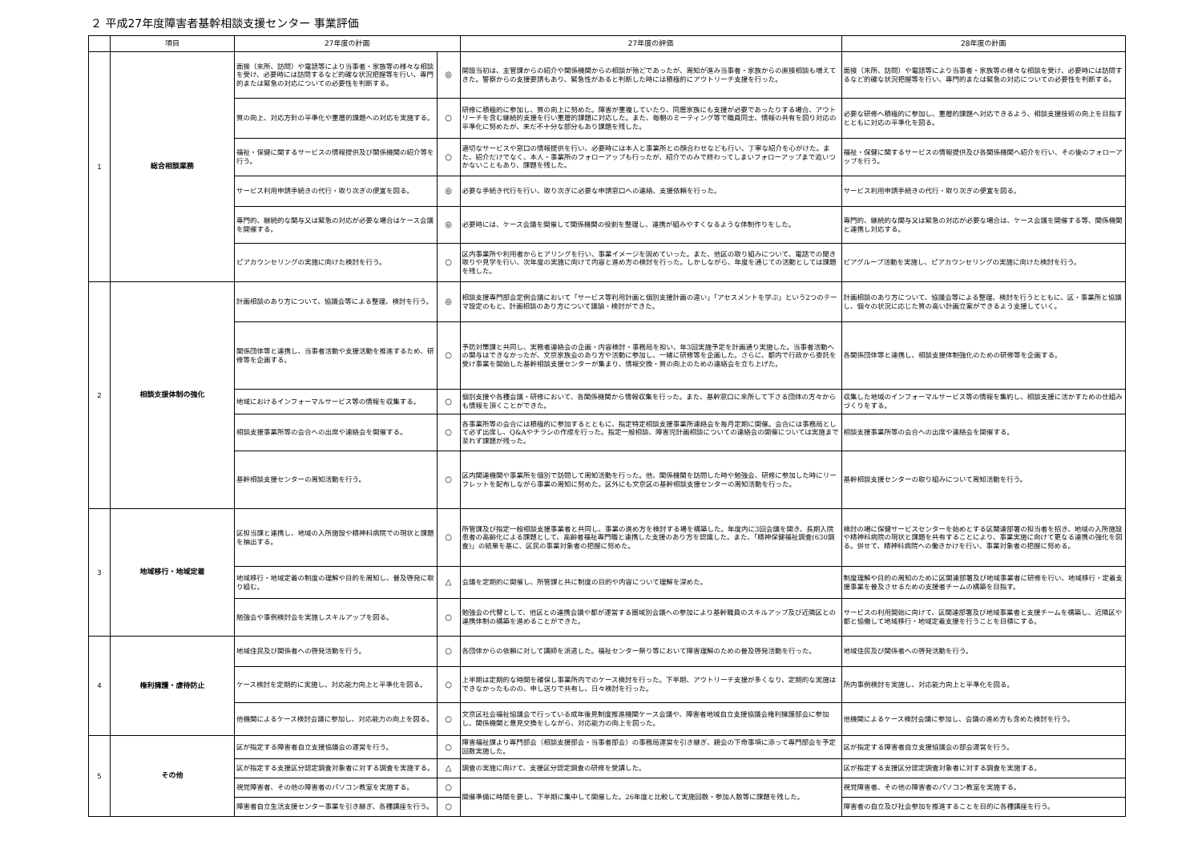２ 平成27年度障害者基幹相談支援センター 事業評価
| | 項目 | 27年度の計画 | | 27年度の評価 | 28年度の計画 |
| --- | --- | --- | --- | --- | --- |
| 1 | 総合相談業務 | 面接（来所、訪問）や電話等により当事者・家族等の様々な相談を受け、必要時には訪問するなど的確な状況把握等を行い、専門的または緊急の対応についての必要性を判断する。 | ◎ | 開設当初は、主管課からの紹介や関係機関からの相談が殆どであったが、周知が進み当事者・家族からの直接相談も増えてきた。警察からの支援要請もあり、緊急性があると判断した時には積極的にアウトリーチ支援を行った。 | 面接（来所、訪問）や電話等により当事者・家族等の様々な相談を受け、必要時には訪問するなど的確な状況把握等を行い、専門的または緊急の対応についての必要性を判断する。 |
| | | 質の向上、対応方針の平準化や重層的課題への対応を実施する。 | ○ | 研修に積極的に参加し、質の向上に努めた。障害が重複していたり、同居家族にも支援が必要であったりする場合、アウトリーチを含む継続的支援を行い重層的課題に対応した。また、毎朝のミーティング等で職員同士、情報の共有を図り対応の平準化に努めたが、未だ不十分な部分もあり課題を残した。 | 必要な研修へ積極的に参加し、重層的課題へ対応できるよう、相談支援技術の向上を目指すとともに対応の平準化を図る。 |
| | | 福祉・保健に関するサービスの情報提供及び関係機関の紹介等を行う。 | ○ | 適切なサービスや窓口の情報提供を行い、必要時には本人と事業所との顔合わせなども行い、丁寧な紹介を心がけた。また、紹介だけでなく、本人・事業所のフォローアップも行ったが、紹介でのみで終わってしまいフォローアップまで追いつかないこともあり、課題を残した。 | 福祉・保健に関するサービスの情報提供及び各関係機関へ紹介を行い、その後のフォローアップを行う。 |
| | | サービス利用申請手続きの代行・取り次ぎの便宜を図る。 | ◎ | 必要な手続き代行を行い、取り次ぎに必要な申請窓口への連絡、支援依頼を行った。 | サービス利用申請手続きの代行・取り次ぎの便宜を図る。 |
| | | 専門的、継続的な関与又は緊急の対応が必要な場合はケース会議を開催する。 | ◎ | 必要時には、ケース会議を開催して関係機関の役割を整理し、連携が組みやすくなるような体制作りをした。 | 専門的、継続的な関与又は緊急の対応が必要な場合は、ケース会議を開催する等、関係機関と連携し対応する。 |
| | | ピアカウンセリングの実施に向けた検討を行う。 | ○ | 区内事業所や利用者からヒアリングを行い、事業イメージを固めていった。また、他区の取り組みについて、電話での聞き取りや見学を行い、次年度の実施に向けて内容と進め方の検討を行った。しかしながら、年度を通じての活動としては課題を残した。 | ピアグループ活動を実施し、ピアカウンセリングの実施に向けた検討を行う。 |
| 2 | 相談支援体制の強化 | 計画相談のあり方について、協議会等による整理、検討を行う。 | ◎ | 相談支援専門部会定例会議において「サービス等利用計画と個別支援計画の違い」「アセスメントを学ぶ」という2つのテーマ設定のもと、計画相談のあり方について議論・検討ができた。 | 計画相談のあり方について、協議会等による整理、検討を行うとともに、区・事業所と協議し、個々の状況に応じた質の高い計画立案ができるよう支援していく。 |
| | | 関係団体等と連携し、当事者活動や支援活動を推進するため、研修等を企画する。 | ○ | 予防対策課と共同し、実務者連絡会の企画・内容検討・事務局を担い、年3回実施予定を計画通り実施した。当事者活動への関与はできなかったが、文京家族会のあり方や活動に参加し、一緒に研修等を企画した。さらに、都内で行政から委託を受け事業を開始した基幹相談支援センターが集まり、情報交換・質の向上のための連絡会を立ち上げた。 | 各関係団体等と連携し、相談支援体制強化のための研修等を企画する。 |
| | | 地域におけるインフォーマルサービス等の情報を収集する。 | ○ | 個別支援や各種会議・研修において、各関係機関から情報収集を行った。また、基幹窓口に来所して下さる団体の方々からも情報を頂くことができた。 | 収集した地域のインフォーマルサービス等の情報を集約し、相談支援に活かすための仕組みづくりをする。 |
| | | 相談支援事業所等の会合への出席や連絡会を開催する。 | ○ | 各事業所等の会合には積極的に参加するとともに、指定特定相談支援事業所連絡会を毎月定期に開催。会合には事務局として必ず出席し、Q&Aやチラシの作成を行った。指定一般相談、障害児計画相談についての連絡会の開催については実施まで至れず課題が残った。 | 相談支援事業所等の会合への出席や連絡会を開催する。 |
| | | 基幹相談支援センターの周知活動を行う。 | ○ | 区内関連機関や事業所を個別で訪問して周知活動を行った。他、関係機関を訪問した時や勉強会、研修に参加した時にリーフレットを配布しながら事業の周知に努めた。区外にも文京区の基幹相談支援センターの周知活動を行った。 | 基幹相談支援センターの取り組みについて周知活動を行う。 |
| 3 | 地域移行・地域定着 | 区担当課と連携し、地域の入所施設や精神科病院での現状と課題を抽出する。 | ○ | 所管課及び指定一般相談支援事業者と共同し、事業の進め方を検討する場を構築した。年度内に3回会議を開き、長期入院患者の高齢化による課題として、高齢者福祉専門職と連携した支援のあり方を認識した。また、「精神保健福祉調査(630調査)」の結果を基に、区民の事業対象者の把握に努めた。 | 検討の場に保健サービスセンターを始めとする区関連部署の担当者を招き、地域の入所施設や精神科病院の現状と課題を共有することにより、事業実施に向けて更なる連携の強化を図る。併せて、精神科病院への働きかけを行い、事業対象者の把握に努める。 |
| | | 地域移行・地域定着の制度の理解や目的を周知し、普及啓発に取り組む。 | △ | 会議を定期的に開催し、所管課と共に制度の目的や内容について理解を深めた。 | 制度理解や目的の周知のために区関連部署及び地域事業者に研修を行い、地域移行・定着支援事業を普及させるための支援者チームの構築を目指す。 |
| | | 勉強会や事例検討会を実施しスキルアップを図る。 | ○ | 勉強会の代替として、他区との連携会議や都が運営する圏域別会議への参加により基幹職員のスキルアップ及び近隣区との連携体制の構築を進めることができた。 | サービスの利用開始に向けて、区関連部署及び地域事業者と支援チームを構築し、近隣区や都と協働して地域移行・地域定着支援を行うことを目標にする。 |
| 4 | 権利擁護・虐待防止 | 地域住民及び関係者への啓発活動を行う。 | ○ | 各団体からの依頼に対して講師を派遣した。福祉センター祭り等において障害理解のための普及啓発活動を行った。 | 地域住民及び関係者への啓発活動を行う。 |
| | | ケース検討を定期的に実施し、対応能力向上と平準化を図る。 | ○ | 上半期は定期的な時間を確保し事業所内でのケース検討を行った。下半期、アウトリーチ支援が多くなり、定期的な実施はできなかったものの、申し送りで共有し、日々検討を行った。 | 所内事例検討を実施し、対応能力向上と平準化を図る。 |
| | | 他機関によるケース検討会議に参加し、対応能力の向上を図る。 | ○ | 文京区社会福祉協議会で行っている成年後見制度推進機関ケース会議や、障害者地域自立支援協議会権利擁護部会に参加し、関係機関と意見交換をしながら、対応能力の向上を図った。 | 他機関によるケース検討会議に参加し、会議の進め方も含めた検討を行う。 |
| 5 | その他 | 区が指定する障害者自立支援協議会の運営を行う。 | ○ | 障害福祉課より専門部会（相談支援部会・当事者部会）の事務局運営を引き継ぎ、親会の下命事項に添って専門部会を予定回数実施した。 | 区が指定する障害者自立支援協議会の部会運営を行う。 |
| | | 区が指定する支援区分認定調査対象者に対する調査を実施する。 | △ | 調査の実施に向けて、支援区分認定調査の研修を受講した。 | 区が指定する支援区分認定調査対象者に対する調査を実施する。 |
| | | 視覚障害者、その他の障害者のパソコン教室を実施する。 | ○ | 開催準備に時間を要し、下半期に集中して開催した。26年度と比較して実施回数・参加人数等に課題を残した。 | 視覚障害者、その他の障害者のパソコン教室を実施する。 |
| | | 障害者自立生活支援センター事業を引き継ぎ、各種講座を行う。 | ○ | | 障害者の自立及び社会参加を推進することを目的に各種講座を行う。 |